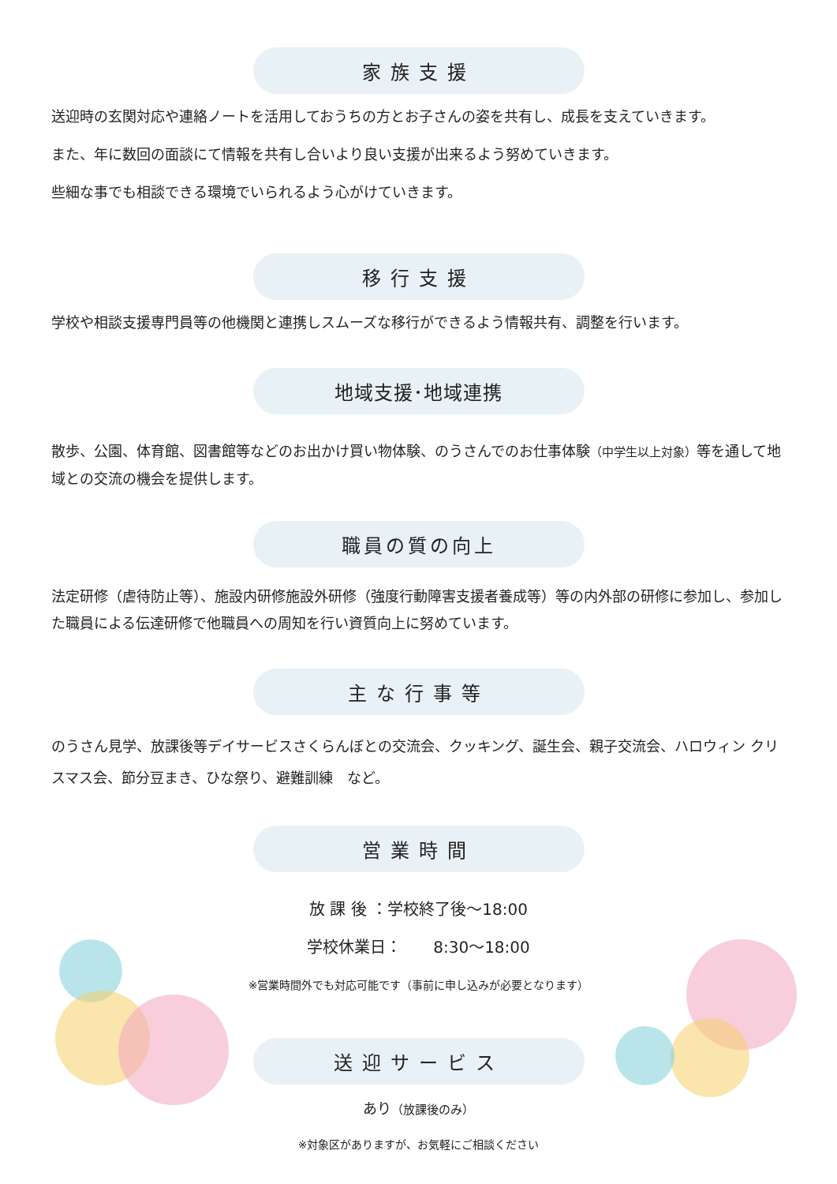家族支援
送迎時の玄関対応や連絡ノートを活用しておうちの方とお子さんの姿を共有し、成長を支えていきます。
また、年に数回の面談にて情報を共有し合いより良い支援が出来るよう努めていきます。
些細な事でも相談できる環境でいられるよう心がけていきます。
移行支援
学校や相談支援専門員等の他機関と連携しスムーズな移行ができるよう情報共有、調整を行います。
地域支援･地域連携
散歩、公園、体育館、図書館等などのお出かけ買い物体験、のうさんでのお仕事体験（中学生以上対象）等を通して地域との交流の機会を提供します。
職員の質の向上
法定研修（虐待防止等）、施設内研修施設外研修（強度行動障害支援者養成等）等の内外部の研修に参加し、参加した職員による伝達研修で他職員への周知を行い資質向上に努めています。
主な行事等
のうさん見学、放課後等デイサービスさくらんぼとの交流会、クッキング、誕生会、親子交流会、ハロウィン クリスマス会、節分豆まき、ひな祭り、避難訓練　など。
営業時間
放 課 後 ：学校終了後～18:00
学校休業日：　　8:30～18:00
※営業時間外でも対応可能です（事前に申し込みが必要となります）
送迎サービス
あり（放課後のみ）
※対象区がありますが、お気軽にご相談ください